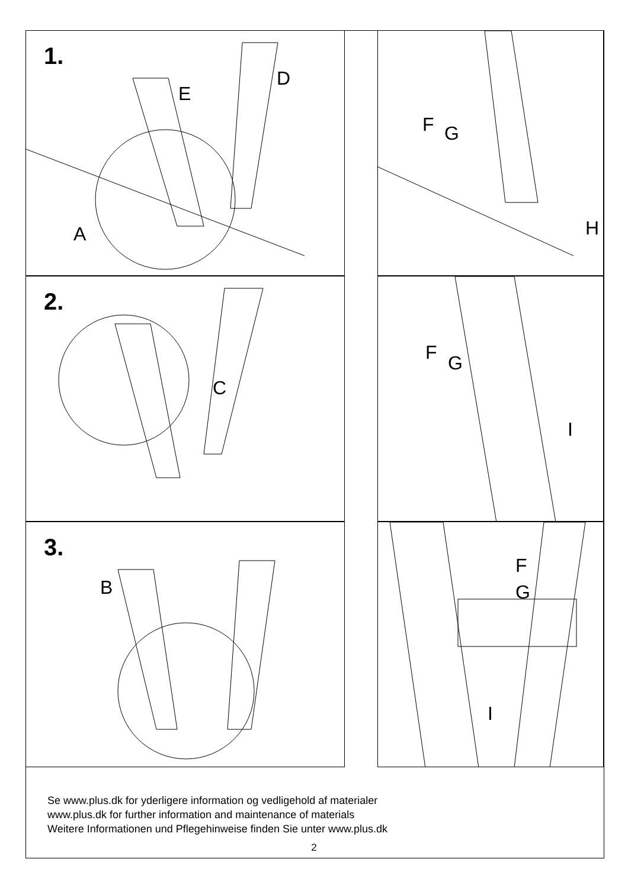1.
D
E
A
F G
H
2.
C
F G
I
3.
B
F
G
I
Se www.plus.dk for yderligere information og vedligehold af materialer
www.plus.dk for further information and maintenance of materials
Weitere Informationen und Pflegehinweise finden Sie unter www.plus.dk
2